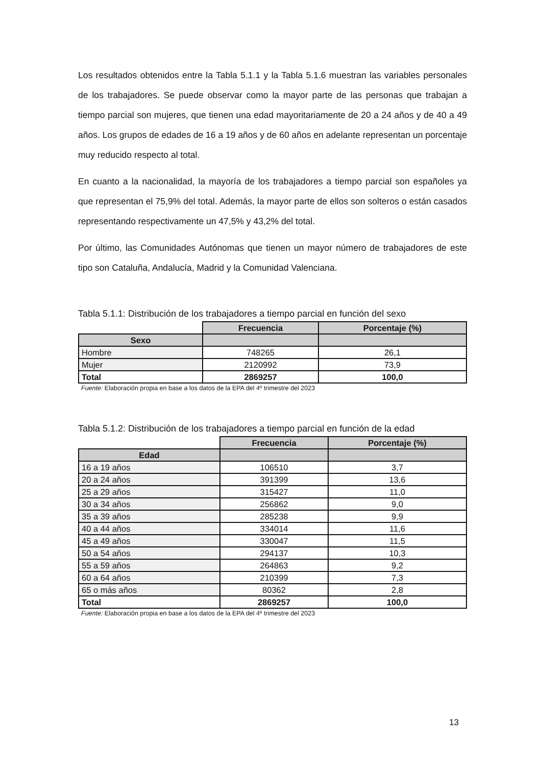Los resultados obtenidos entre la Tabla 5.1.1 y la Tabla 5.1.6 muestran las variables personales de los trabajadores. Se puede observar como la mayor parte de las personas que trabajan a tiempo parcial son mujeres, que tienen una edad mayoritariamente de 20 a 24 años y de 40 a 49 años. Los grupos de edades de 16 a 19 años y de 60 años en adelante representan un porcentaje muy reducido respecto al total.
En cuanto a la nacionalidad, la mayoría de los trabajadores a tiempo parcial son españoles ya que representan el 75,9% del total. Además, la mayor parte de ellos son solteros o están casados representando respectivamente un 47,5% y 43,2% del total.
Por último, las Comunidades Autónomas que tienen un mayor número de trabajadores de este tipo son Cataluña, Andalucía, Madrid y la Comunidad Valenciana.
Tabla 5.1.1: Distribución de los trabajadores a tiempo parcial en función del sexo
| | Frecuencia | Porcentaje (%) |
| --- | --- | --- |
| Sexo | | |
| Hombre | 748265 | 26,1 |
| Mujer | 2120992 | 73,9 |
| Total | 2869257 | 100,0 |
Fuente: Elaboración propia en base a los datos de la EPA del 4º trimestre del 2023
Tabla 5.1.2: Distribución de los trabajadores a tiempo parcial en función de la edad
| | Frecuencia | Porcentaje (%) |
| --- | --- | --- |
| Edad | | |
| 16 a 19 años | 106510 | 3,7 |
| 20 a 24 años | 391399 | 13,6 |
| 25 a 29 años | 315427 | 11,0 |
| 30 a 34 años | 256862 | 9,0 |
| 35 a 39 años | 285238 | 9,9 |
| 40 a 44 años | 334014 | 11,6 |
| 45 a 49 años | 330047 | 11,5 |
| 50 a 54 años | 294137 | 10,3 |
| 55 a 59 años | 264863 | 9,2 |
| 60 a 64 años | 210399 | 7,3 |
| 65 o más años | 80362 | 2,8 |
| Total | 2869257 | 100,0 |
Fuente: Elaboración propia en base a los datos de la EPA del 4º trimestre del 2023
13